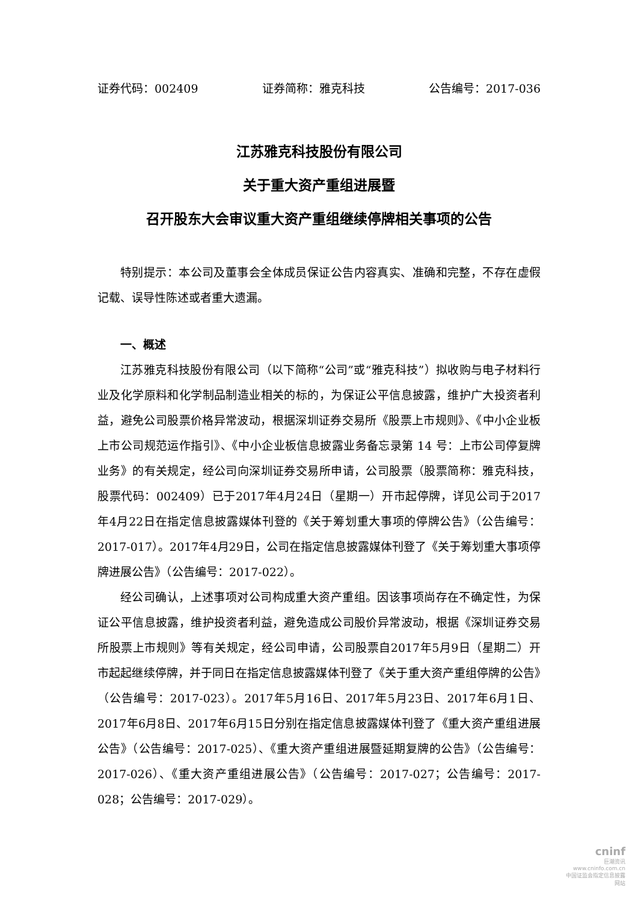证券代码：002409 证券简称：雅克科技 公告编号：2017-036
江苏雅克科技股份有限公司
关于重大资产重组进展暨
召开股东大会审议重大资产重组继续停牌相关事项的公告
特别提示：本公司及董事会全体成员保证公告内容真实、准确和完整，不存在虚假记载、误导性陈述或者重大遗漏。
一、概述
江苏雅克科技股份有限公司（以下简称“公司”或“雅克科技”）拟收购与电子材料行业及化学原料和化学制品制造业相关的标的，为保证公平信息披露，维护广大投资者利益，避免公司股票价格异常波动，根据深圳证券交易所《股票上市规则》、《中小企业板上市公司规范运作指引》、《中小企业板信息披露业务备忘录第 14 号：上市公司停复牌业务》的有关规定，经公司向深圳证券交易所申请，公司股票（股票简称：雅克科技，股票代码：002409）已于2017年4月24日（星期一）开市起停牌，详见公司于2017年4月22日在指定信息披露媒体刊登的《关于筹划重大事项的停牌公告》（公告编号：2017-017）。2017年4月29日，公司在指定信息披露媒体刊登了《关于筹划重大事项停牌进展公告》（公告编号：2017-022）。
经公司确认，上述事项对公司构成重大资产重组。因该事项尚存在不确定性，为保证公平信息披露，维护投资者利益，避免造成公司股价异常波动，根据《深圳证券交易所股票上市规则》等有关规定，经公司申请，公司股票自2017年5月9日（星期二）开市起起继续停牌，并于同日在指定信息披露媒体刊登了《关于重大资产重组停牌的公告》（公告编号：2017-023）。2017年5月16日、2017年5月23日、2017年6月1日、2017年6月8日、2017年6月15日分别在指定信息披露媒体刊登了《重大资产重组进展公告》（公告编号：2017-025）、《重大资产重组进展暨延期复牌的公告》（公告编号：2017-026）、《重大资产重组进展公告》（公告编号：2017-027；公告编号：2017-028；公告编号：2017-029）。
cninf
巨潮资讯
www.cninfo.com.cn
中国证监会指定信息披露网站